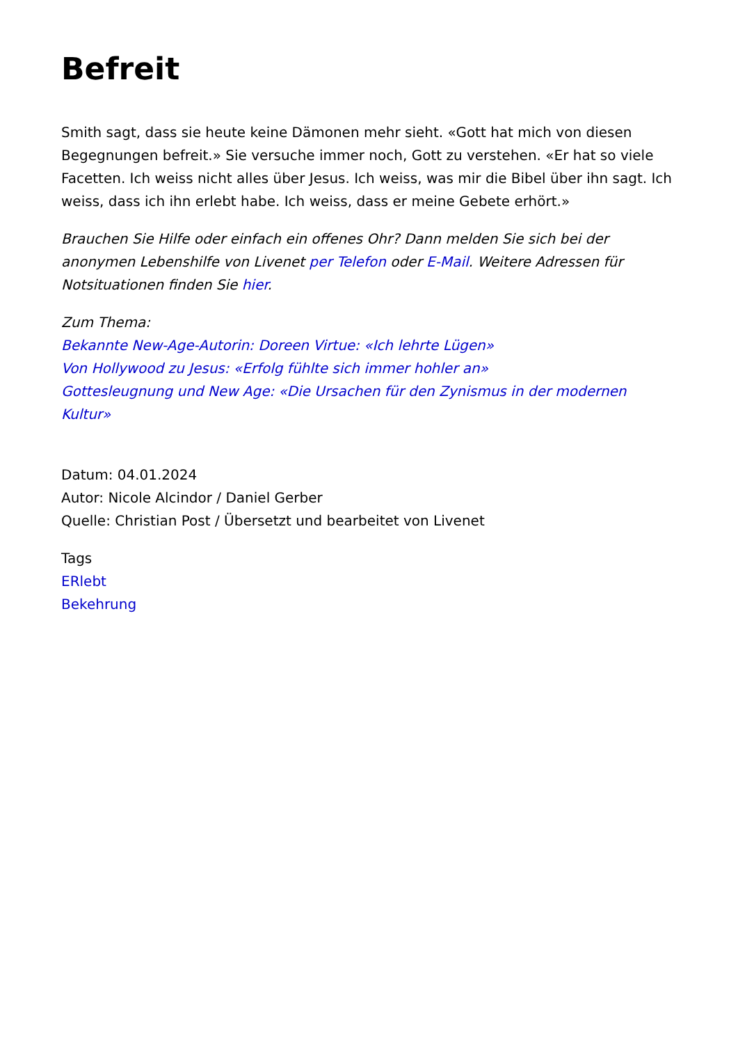Befreit
Smith sagt, dass sie heute keine Dämonen mehr sieht. «Gott hat mich von diesen Begegnungen befreit.» Sie versuche immer noch, Gott zu verstehen. «Er hat so viele Facetten. Ich weiss nicht alles über Jesus. Ich weiss, was mir die Bibel über ihn sagt. Ich weiss, dass ich ihn erlebt habe. Ich weiss, dass er meine Gebete erhört.»
Brauchen Sie Hilfe oder einfach ein offenes Ohr? Dann melden Sie sich bei der anonymen Lebenshilfe von Livenet per Telefon oder E-Mail. Weitere Adressen für Notsituationen finden Sie hier.
Zum Thema:
Bekannte New-Age-Autorin: Doreen Virtue: «Ich lehrte Lügen»
Von Hollywood zu Jesus: «Erfolg fühlte sich immer hohler an»
Gottesleugnung und New Age: «Die Ursachen für den Zynismus in der modernen Kultur»
Datum: 04.01.2024
Autor: Nicole Alcindor / Daniel Gerber
Quelle: Christian Post / Übersetzt und bearbeitet von Livenet
Tags
ERlebt
Bekehrung